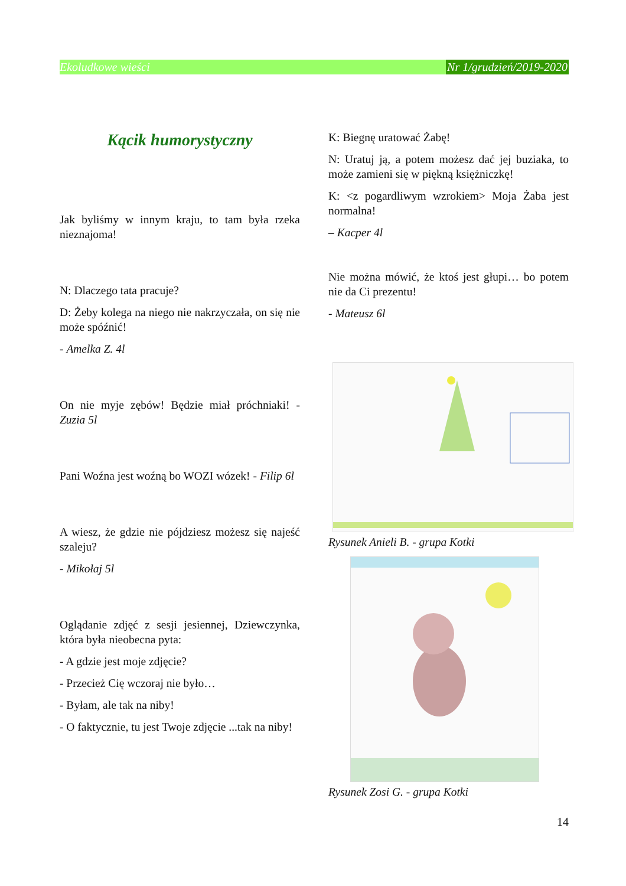Ekoludkowe wieści Nr 1/grudzień/2019-2020
Kącik humorystyczny
Jak byliśmy w innym kraju, to tam była rzeka nieznajoma!
N: Dlaczego tata pracuje?
D: Żeby kolega na niego nie nakrzyczała, on się nie może spóźnić!
- Amelka Z. 4l
On nie myje zębów! Będzie miał próchniaki! - Zuzia 5l
Pani Woźna jest woźną bo WOZI wózek! - Filip 6l
A wiesz, że gdzie nie pójdziesz możesz się najeść szaleju?
- Mikołaj 5l
Oglądanie zdjęć z sesji jesiennej, Dziewczynka, która była nieobecna pyta:
- A gdzie jest moje zdjęcie?
- Przecież Cię wczoraj nie było…
- Byłam, ale tak na niby!
- O faktycznie, tu jest Twoje zdjęcie ...tak na niby!
K: Biegnę uratować Żabę!
N: Uratuj ją, a potem możesz dać jej buziaka, to może zamieni się w piękną księżniczkę!
K: <z pogardliwym wzrokiem> Moja Żaba jest normalna!
– Kacper 4l
Nie można mówić, że ktoś jest głupi… bo potem nie da Ci prezentu!
- Mateusz 6l
Rysunek Anieli B. - grupa Kotki
Rysunek Zosi G. - grupa Kotki
14